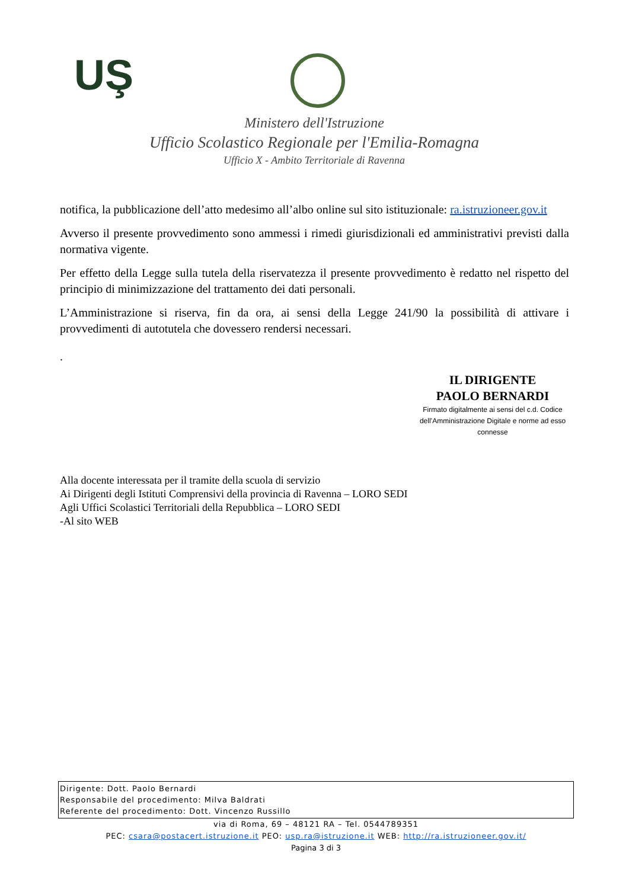UŞ
Ministero dell'Istruzione
Ufficio Scolastico Regionale per l'Emilia-Romagna
Ufficio X - Ambito Territoriale di Ravenna
notifica, la pubblicazione dell’atto medesimo all’albo online sul sito istituzionale: ra.istruzioneer.gov.it
Avverso il presente provvedimento sono ammessi i rimedi giurisdizionali ed amministrativi previsti dalla normativa vigente.
Per effetto della Legge sulla tutela della riservatezza il presente provvedimento è redatto nel rispetto del principio di minimizzazione del trattamento dei dati personali.
L’Amministrazione si riserva, fin da ora, ai sensi della Legge 241/90 la possibilità di attivare i provvedimenti di autotutela che dovessero rendersi necessari.
.
IL DIRIGENTE
PAOLO BERNARDI
Firmato digitalmente ai sensi del c.d. Codice
dell’Amministrazione Digitale e norme ad esso connesse
Alla docente interessata per il tramite della scuola di servizio
Ai Dirigenti degli Istituti Comprensivi della provincia di Ravenna – LORO SEDI
Agli Uffici Scolastici Territoriali della Repubblica – LORO SEDI
-Al sito WEB
Dirigente: Dott. Paolo Bernardi
Responsabile del procedimento: Milva Baldrati
Referente del procedimento: Dott. Vincenzo Russillo
via di Roma, 69 – 48121 RA – Tel. 0544789351
PEC: csara@postacert.istruzione.it PEO: usp.ra@istruzione.it WEB: http://ra.istruzioneer.gov.it/
Pagina 3 di 3